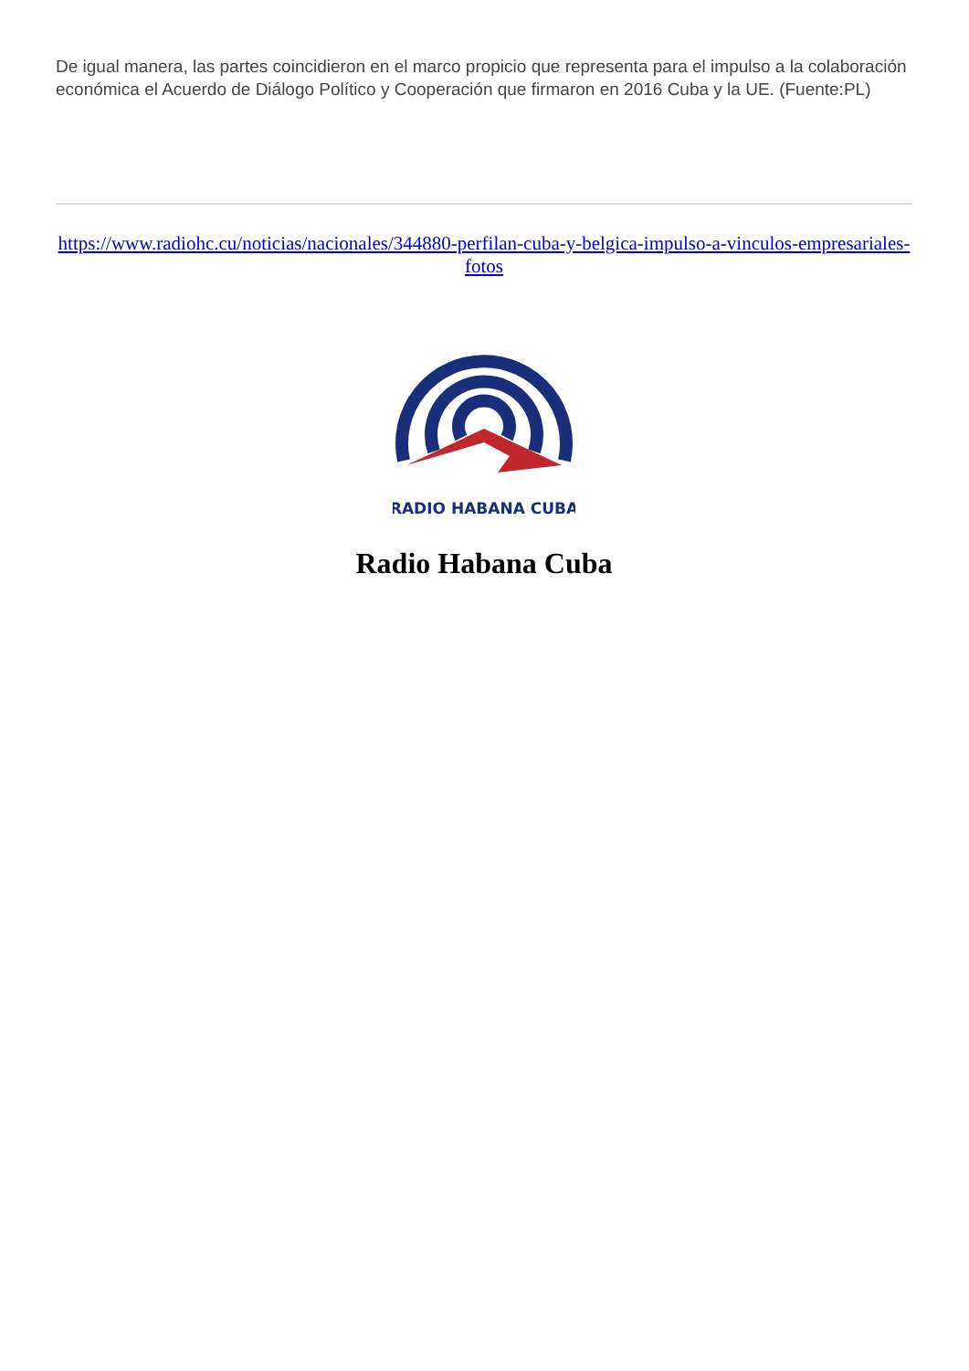De igual manera, las partes coincidieron en el marco propicio que representa para el impulso a la colaboración económica el Acuerdo de Diálogo Político y Cooperación que firmaron en 2016 Cuba y la UE. (Fuente:PL)
https://www.radiohc.cu/noticias/nacionales/344880-perfilan-cuba-y-belgica-impulso-a-vinculos-empresariales-fotos
RADIO HABANA CUBA
Radio Habana Cuba